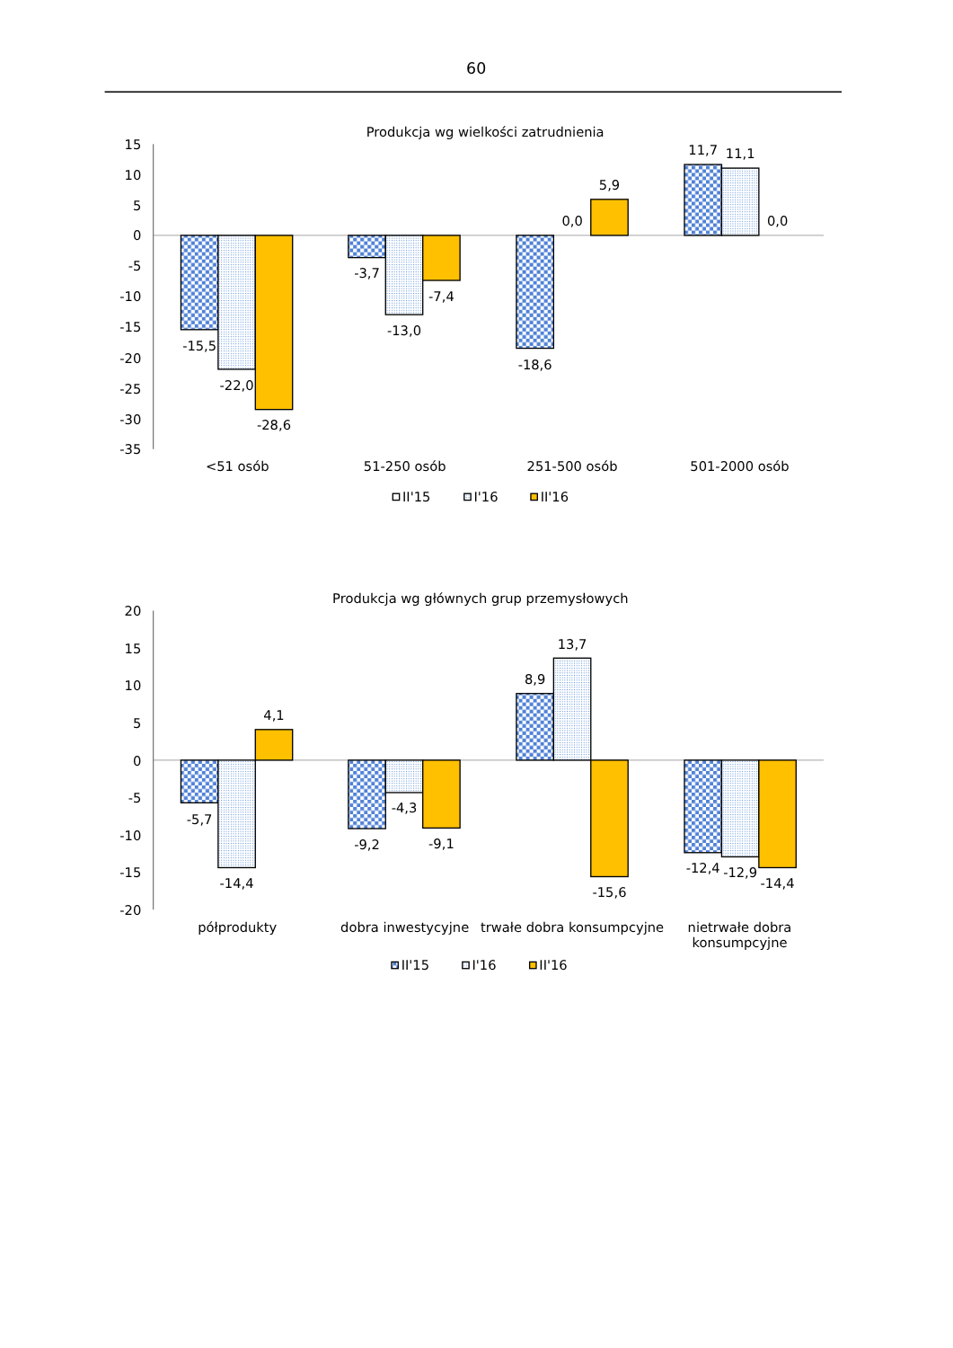60
Produkcja wg wielkości zatrudnienia
15
10
5
0
-5
-10
-15
-20
-25
-30
-35
-15,5
-22,0
-28,6
-3,7
-13,0
-7,4
-18,6
0,0
5,9
11,7
11,1
0,0
<51 osób
51-250 osób
251-500 osób
501-2000 osób
II'15
I'16
II'16
Produkcja wg głównych grup przemysłowych
20
15
10
5
0
-5
-10
-15
-20
-5,7
-14,4
4,1
-9,2
-4,3
-9,1
8,9
13,7
-15,6
-12,4
-12,9
-14,4
półprodukty
dobra inwestycyjne
trwałe dobra konsumpcyjne
nietrwałe dobra
konsumpcyjne
II'15
I'16
II'16